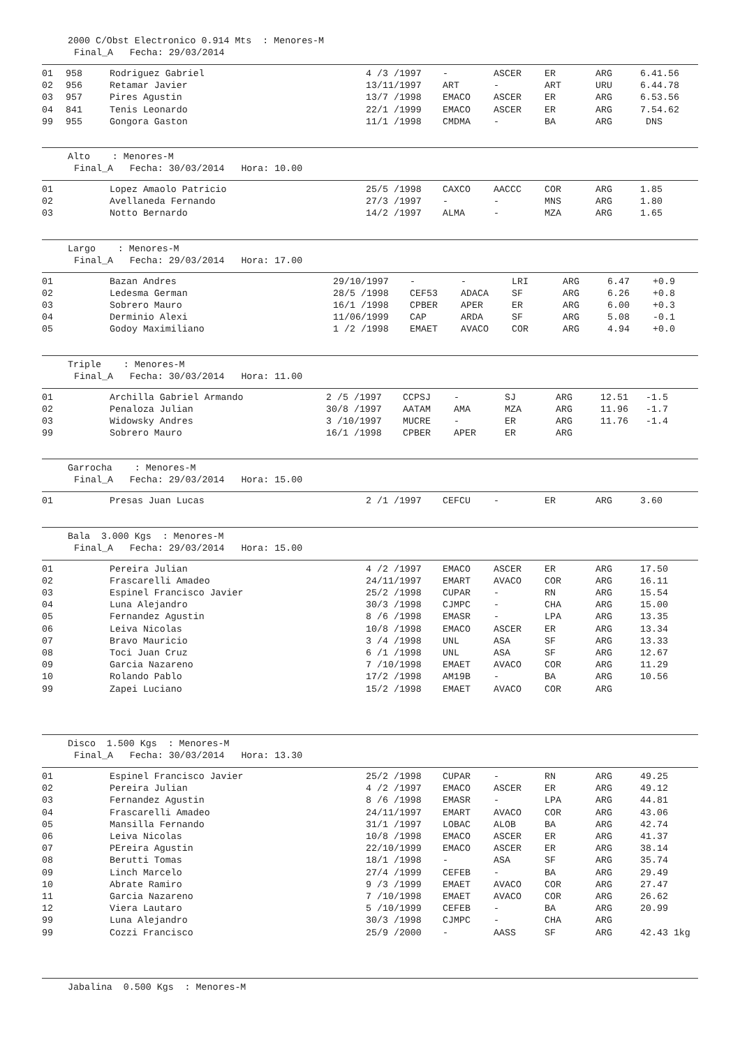2000 C/Obst Electronico 0.914 Mts : Menores-M
Final_A Fecha: 29/03/2014
| 01 | 958 | Rodriguez Gabriel | 4 /3 /1997 | - | ASCER | ER | ARG | 6.41.56 |
| 02 | 956 | Retamar Javier | 13/11/1997 | ART | - | ART | URU | 6.44.78 |
| 03 | 957 | Pires Agustin | 13/7 /1998 | EMACO | ASCER | ER | ARG | 6.53.56 |
| 04 | 841 | Tenis Leonardo | 22/1 /1999 | EMACO | ASCER | ER | ARG | 7.54.62 |
| 99 | 955 | Gongora Gaston | 11/1 /1998 | CMDMA | - | BA | ARG | DNS |
Alto : Menores-M
Final_A Fecha: 30/03/2014 Hora: 10.00
| 01 | Lopez Amaolo Patricio | 25/5 /1998 | CAXCO | AACCC | COR | ARG | 1.85 |
| 02 | Avellaneda Fernando | 27/3 /1997 | - | - | MNS | ARG | 1.80 |
| 03 | Notto Bernardo | 14/2 /1997 | ALMA | - | MZA | ARG | 1.65 |
Largo : Menores-M
Final_A Fecha: 29/03/2014 Hora: 17.00
| 01 | Bazan Andres | 29/10/1997 | - | - | LRI | ARG | 6.47 | +0.9 |
| 02 | Ledesma German | 28/5 /1998 | CEF53 | ADACA | SF | ARG | 6.26 | +0.8 |
| 03 | Sobrero Mauro | 16/1 /1998 | CPBER | APER | ER | ARG | 6.00 | +0.3 |
| 04 | Derminio Alexi | 11/06/1999 | CAP | ARDA | SF | ARG | 5.08 | -0.1 |
| 05 | Godoy Maximiliano | 1 /2 /1998 | EMAET | AVACO | COR | ARG | 4.94 | +0.0 |
Triple : Menores-M
Final_A Fecha: 30/03/2014 Hora: 11.00
| 01 | Archilla Gabriel Armando | 2 /5 /1997 | CCPSJ | - | SJ | ARG | 12.51 | -1.5 |
| 02 | Penaloza Julian | 30/8 /1997 | AATAM | AMA | MZA | ARG | 11.96 | -1.7 |
| 03 | Widowsky Andres | 3 /10/1997 | MUCRE | - | ER | ARG | 11.76 | -1.4 |
| 99 | Sobrero Mauro | 16/1 /1998 | CPBER | APER | ER | ARG | | |
Garrocha : Menores-M
Final_A Fecha: 29/03/2014 Hora: 15.00
| 01 | Presas Juan Lucas | 2 /1 /1997 | CEFCU | - | ER | ARG | 3.60 |
Bala 3.000 Kgs : Menores-M
Final_A Fecha: 29/03/2014 Hora: 15.00
| 01 | Pereira Julian | 4 /2 /1997 | EMACO | ASCER | ER | ARG | 17.50 |
| 02 | Frascarelli Amadeo | 24/11/1997 | EMART | AVACO | COR | ARG | 16.11 |
| 03 | Espinel Francisco Javier | 25/2 /1998 | CUPAR | - | RN | ARG | 15.54 |
| 04 | Luna Alejandro | 30/3 /1998 | CJMPC | - | CHA | ARG | 15.00 |
| 05 | Fernandez Agustin | 8 /6 /1998 | EMASR | - | LPA | ARG | 13.35 |
| 06 | Leiva Nicolas | 10/8 /1998 | EMACO | ASCER | ER | ARG | 13.34 |
| 07 | Bravo Mauricio | 3 /4 /1998 | UNL | ASA | SF | ARG | 13.33 |
| 08 | Toci Juan Cruz | 6 /1 /1998 | UNL | ASA | SF | ARG | 12.67 |
| 09 | Garcia Nazareno | 7 /10/1998 | EMAET | AVACO | COR | ARG | 11.29 |
| 10 | Rolando Pablo | 17/2 /1998 | AM19B | - | BA | ARG | 10.56 |
| 99 | Zapei Luciano | 15/2 /1998 | EMAET | AVACO | COR | ARG | |
Disco 1.500 Kgs : Menores-M
Final_A Fecha: 30/03/2014 Hora: 13.30
| 01 | Espinel Francisco Javier | 25/2 /1998 | CUPAR | - | RN | ARG | 49.25 |
| 02 | Pereira Julian | 4 /2 /1997 | EMACO | ASCER | ER | ARG | 49.12 |
| 03 | Fernandez Agustin | 8 /6 /1998 | EMASR | - | LPA | ARG | 44.81 |
| 04 | Frascarelli Amadeo | 24/11/1997 | EMART | AVACO | COR | ARG | 43.06 |
| 05 | Mansilla Fernando | 31/1 /1997 | LOBAC | ALOB | BA | ARG | 42.74 |
| 06 | Leiva Nicolas | 10/8 /1998 | EMACO | ASCER | ER | ARG | 41.37 |
| 07 | PEreira Agustin | 22/10/1999 | EMACO | ASCER | ER | ARG | 38.14 |
| 08 | Berutti Tomas | 18/1 /1998 | - | ASA | SF | ARG | 35.74 |
| 09 | Linch Marcelo | 27/4 /1999 | CEFEB | - | BA | ARG | 29.49 |
| 10 | Abrate Ramiro | 9 /3 /1999 | EMAET | AVACO | COR | ARG | 27.47 |
| 11 | Garcia Nazareno | 7 /10/1998 | EMAET | AVACO | COR | ARG | 26.62 |
| 12 | Viera Lautaro | 5 /10/1999 | CEFEB | - | BA | ARG | 20.99 |
| 99 | Luna Alejandro | 30/3 /1998 | CJMPC | - | CHA | ARG | |
| 99 | Cozzi Francisco | 25/9 /2000 | - | AASS | SF | ARG | 42.43 1kg |
Jabalina 0.500 Kgs : Menores-M